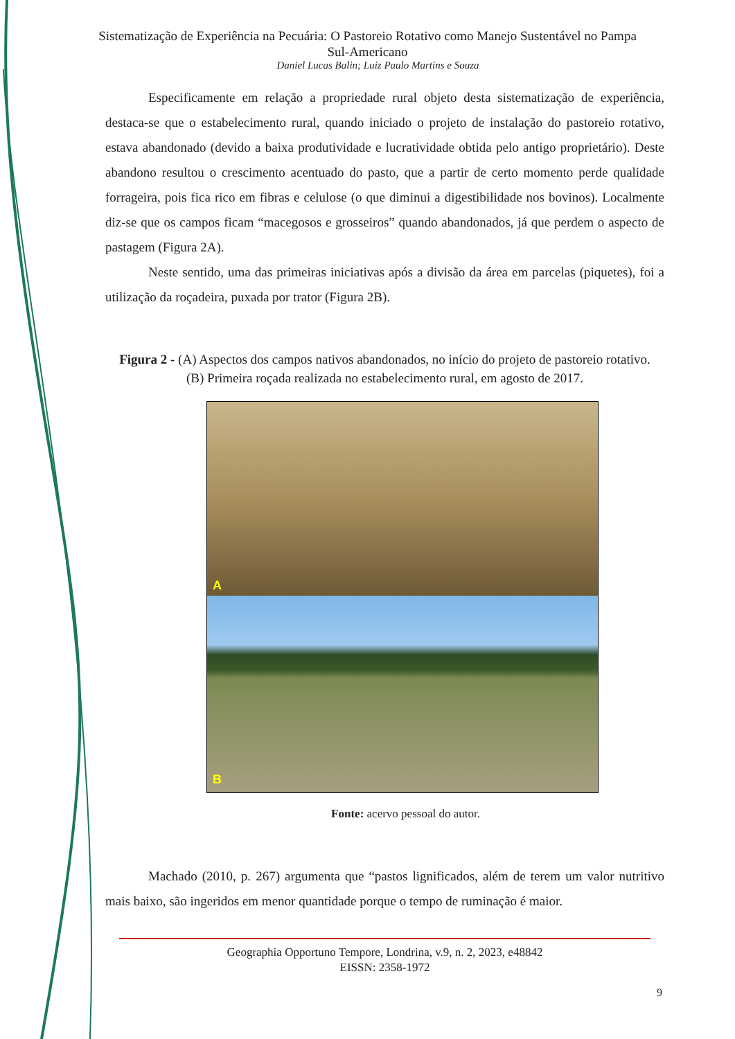Sistematização de Experiência na Pecuária: O Pastoreio Rotativo como Manejo Sustentável no Pampa Sul-Americano
Daniel Lucas Balin; Luiz Paulo Martins e Souza
Especificamente em relação a propriedade rural objeto desta sistematização de experiência, destaca-se que o estabelecimento rural, quando iniciado o projeto de instalação do pastoreio rotativo, estava abandonado (devido a baixa produtividade e lucratividade obtida pelo antigo proprietário). Deste abandono resultou o crescimento acentuado do pasto, que a partir de certo momento perde qualidade forrageira, pois fica rico em fibras e celulose (o que diminui a digestibilidade nos bovinos). Localmente diz-se que os campos ficam “macegosos e grosseiros” quando abandonados, já que perdem o aspecto de pastagem (Figura 2A).
Neste sentido, uma das primeiras iniciativas após a divisão da área em parcelas (piquetes), foi a utilização da roçadeira, puxada por trator (Figura 2B).
Figura 2 - (A) Aspectos dos campos nativos abandonados, no início do projeto de pastoreio rotativo. (B) Primeira roçada realizada no estabelecimento rural, em agosto de 2017.
A
B
Fonte: acervo pessoal do autor.
Machado (2010, p. 267) argumenta que “pastos lignificados, além de terem um valor nutritivo mais baixo, são ingeridos em menor quantidade porque o tempo de ruminação é maior.
Geographia Opportuno Tempore, Londrina, v.9, n. 2, 2023, e48842
EISSN: 2358-1972
9